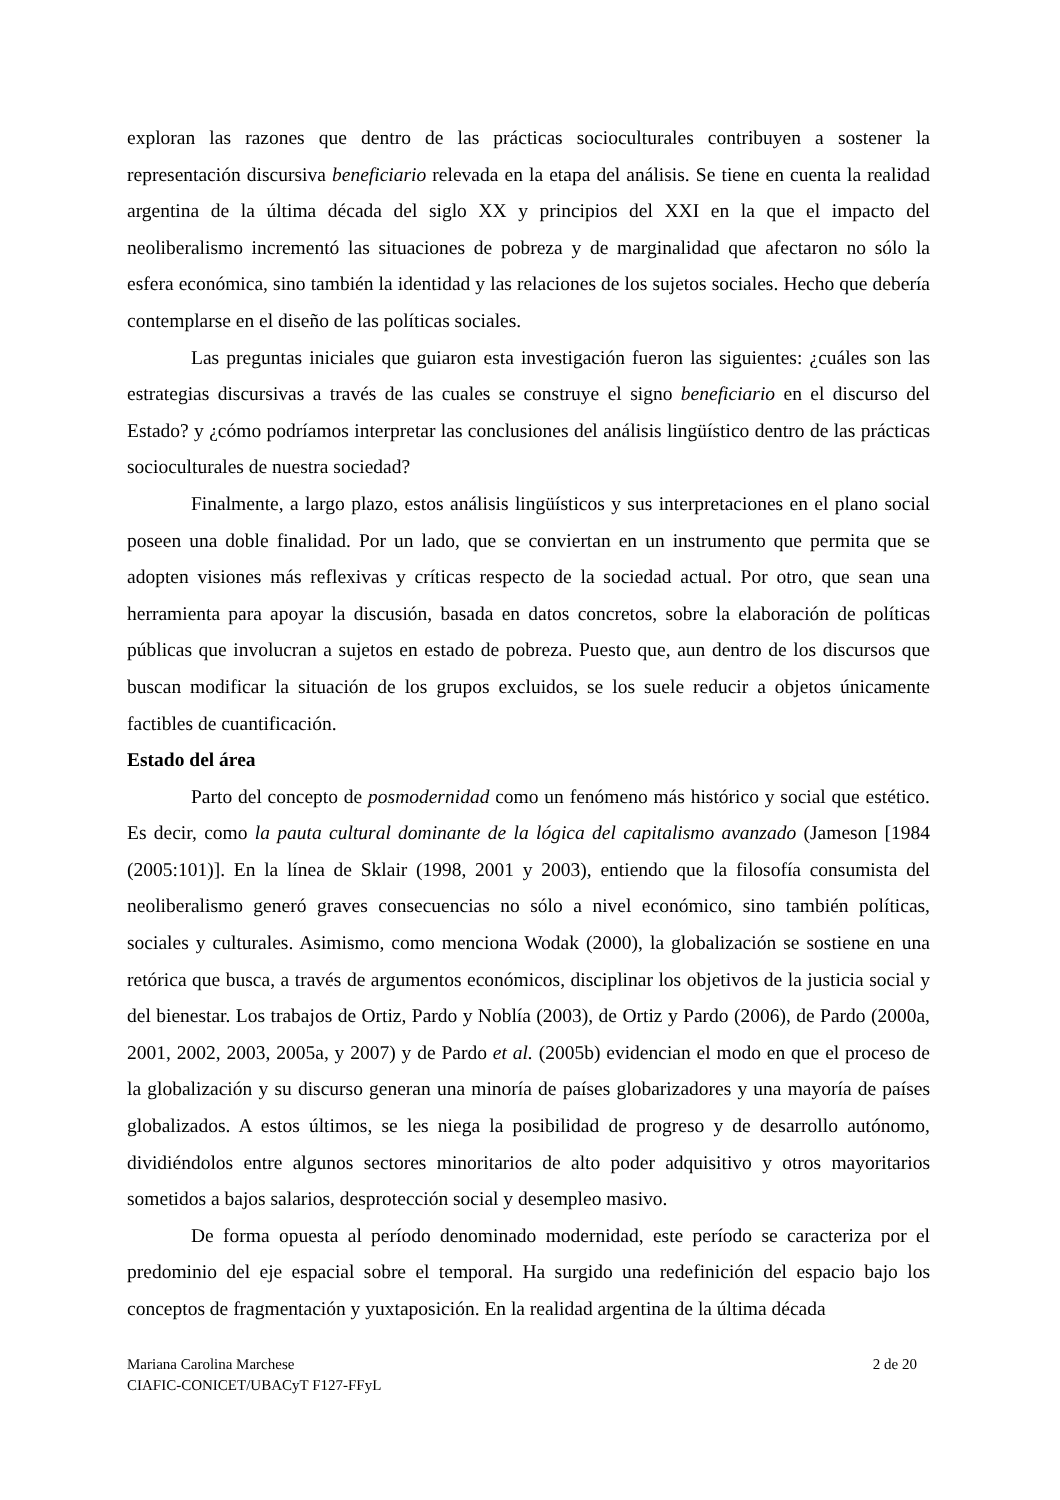exploran las razones que dentro de las prácticas socioculturales contribuyen a sostener la representación discursiva beneficiario relevada en la etapa del análisis. Se tiene en cuenta la realidad argentina de la última década del siglo XX y principios del XXI en la que el impacto del neoliberalismo incrementó las situaciones de pobreza y de marginalidad que afectaron no sólo la esfera económica, sino también la identidad y las relaciones de los sujetos sociales. Hecho que debería contemplarse en el diseño de las políticas sociales.
Las preguntas iniciales que guiaron esta investigación fueron las siguientes: ¿cuáles son las estrategias discursivas a través de las cuales se construye el signo beneficiario en el discurso del Estado? y ¿cómo podríamos interpretar las conclusiones del análisis lingüístico dentro de las prácticas socioculturales de nuestra sociedad?
Finalmente, a largo plazo, estos análisis lingüísticos y sus interpretaciones en el plano social poseen una doble finalidad. Por un lado, que se conviertan en un instrumento que permita que se adopten visiones más reflexivas y críticas respecto de la sociedad actual. Por otro, que sean una herramienta para apoyar la discusión, basada en datos concretos, sobre la elaboración de políticas públicas que involucran a sujetos en estado de pobreza. Puesto que, aun dentro de los discursos que buscan modificar la situación de los grupos excluidos, se los suele reducir a objetos únicamente factibles de cuantificación.
Estado del área
Parto del concepto de posmodernidad como un fenómeno más histórico y social que estético. Es decir, como la pauta cultural dominante de la lógica del capitalismo avanzado (Jameson [1984 (2005:101)]. En la línea de Sklair (1998, 2001 y 2003), entiendo que la filosofía consumista del neoliberalismo generó graves consecuencias no sólo a nivel económico, sino también políticas, sociales y culturales. Asimismo, como menciona Wodak (2000), la globalización se sostiene en una retórica que busca, a través de argumentos económicos, disciplinar los objetivos de la justicia social y del bienestar. Los trabajos de Ortiz, Pardo y Noblía (2003), de Ortiz y Pardo (2006), de Pardo (2000a, 2001, 2002, 2003, 2005a, y 2007) y de Pardo et al. (2005b) evidencian el modo en que el proceso de la globalización y su discurso generan una minoría de países globarizadores y una mayoría de países globalizados. A estos últimos, se les niega la posibilidad de progreso y de desarrollo autónomo, dividiéndolos entre algunos sectores minoritarios de alto poder adquisitivo y otros mayoritarios sometidos a bajos salarios, desprotección social y desempleo masivo.
De forma opuesta al período denominado modernidad, este período se caracteriza por el predominio del eje espacial sobre el temporal. Ha surgido una redefinición del espacio bajo los conceptos de fragmentación y yuxtaposición. En la realidad argentina de la última década
Mariana Carolina Marchese
CIAFIC-CONICET/UBACyT F127-FFyL
2 de 20